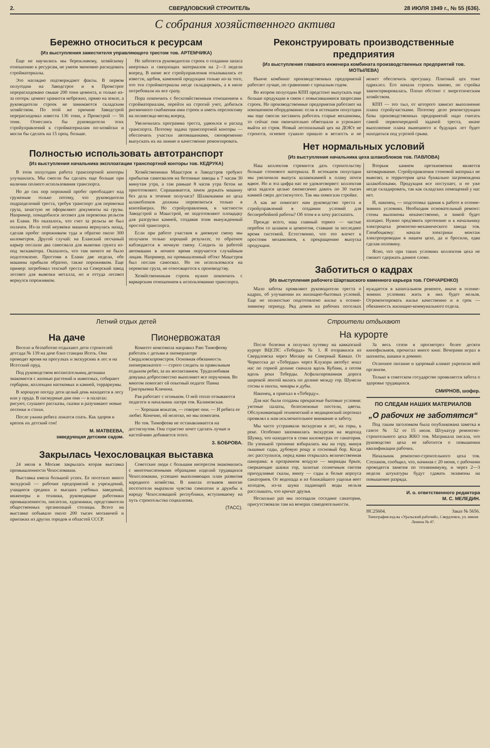2. СВЕРДЛОВСКИЙ СТРОИТЕЛЬ 28 ИЮЛЯ 1949 г., № 55 (636).
С собрания хозяйственного актива
Бережно относиться к ресурсам
(Из выступления заместителя управляющего трестом тов. АРТЕМЧИКА)
Еще не научились мы бережливому, хозяйскому отношению к ресурсам, не умеем экономно расходовать стройматериалы.
Это наглядно подтверждают факты. В первом полугодии на Заводстрое и в Промстрое перерасходовано свыше 200 тонн цемента, и только из-за потерь: цемент хранится небрежно, прямо на земле, а руководители строек не занимаются складским хозяйством. По этой же причине Заводстрой перерасходовал извести 136 тонн, а Промстрой — 56 тонн. Отнеслись бы руководители этих стройуправлений к стройматериалам по-хозяйски и могли бы сделать на 15 проц. больше.
Не заботятся руководители строек о создании запаса инертных и связующих материалов на 2—3 недели вперед. В июне все стройуправления отказывались от извести, щебня, каменной продукции только из-за того, что эти стройматериалы негде складировать, а в июле потребовали их все сразу.
Пора покончить с бесхозяйственным отношением к стройматериалам, перейти на строгий учет, добиться ритмичного снабжения ими строек и иметь перспективу на полмесяца-месяц вперед.
Увеличилась программа треста, удвоился и расход транспорта. Поэтому задача транспортной конторы — обеспечить участки автомашинами, своевременно выпускать их на линию и качественно ремонтировать.
Полностью использовать автотранспорт
(Из выступления начальника эксплоатации транспортной конторы тов. КЕДРУКА)
В этом полугодии работа транспортной конторы улучшилась. Мы смогли бы сделать еще больше при наличии полного использования транспорта.
Но до сих пор порожний пробег преобладает над груженым только потому, что руководители подразделений треста, требуя транспорт для перевозки груза, зачастую не оформляют документы на грузы. Например, понадобился лесовоз для перевозки рельсов из Елани. Но оказалось, что счет за рельсы не был оплачен. Из-за этой неувязки машина вернулась назад, сделав пробег порожняком туда и обратно около 300 километров. Другой случай: на Еланский песчаный карьер послали два самосвала для вывозки грунта из-под экскаватора. Оказалось, что там ничего не было подготовлено. Простояв в Елани две недели, обе машины прибыли обратно, также порожняком. Еще пример: затребовал техснаб треста на Северский завод лесовоз для вывозки металла, но и оттуда лесовоз вернулся порожняком.
Хозяйственники Машстроя и Заводстроя требуют прибытия самосвалов на бетонные заводы к 7 часам 30 минутам утра, а там раньше 8 часов утра бетон не приготовляют. Спрашивается, зачем держать машину без дела в течение получаса? Шлакокамни из цеха шлакоблоков должны перевозиться только в контейнерах. Но стройуправления, в частности Заводстрой и Машстрой, не подготовляют площадку для разгрузки камней, создавая этим вынужденный простой транспорта.
Если при работе участков в дневную смену мы получаем только хороший результат, то обратное наблюдается в ночную смену. Следить за работой автомашин в ночное время поручается случайным лицам. Например, на промышленный об'ект Машстроя был послан самосвал. Но он использовался на перевозке груза, не относящегося к производству.
Хозяйственникам строек нужно покончить с варварским отношением к использованию транспорта.
Реконструировать производственные предприятия
(Из выступления главного инженера комбината производственных предприятий тов. МОТЫЛЕВА)
Нынче комбинат производственных предприятий работает лучше, по сравнению с прошлым годом.
Во втором полугодии КПП предстоит выпускать еще больше продукции в связи с повысившимися запросами строек. Но производственные предприятия работают на изношенном оборудовании: если в истекшем полугодии мы еще смогли заставить работать старые механизмы, то сейчас они окончательно обветшали и угрожают выйти из строя. Новый лесопильный цех на ДОК'е не строится, огневое сушило пришло в ветхость и не может обеспечить просушку. Плитный цех тоже одряхлел. Его начали строить заново, по стройка законсервировалась. Плохо обстоит с энергетическим хозяйством.
КПП — это тыл, от которого зависит выполнение плана стройучастками. Поэтому дело реконструкции базы производственных предприятий надо считать самой первоочередной задачей треста, иначе выполнение плана нынешнего и будущих лет будет находиться под угрозой срыва.
Нет нормальных условий
(Из выступления начальника цеха шлакоблоков тов. ПАВЛОВА)
Наш коллектив стремится дать строительству больше стенового материала. В истекшем полугодии мы увеличили выпуск шлакокамней к плану почти вдвое. Но и эта цифра нас не удовлетворяет: коллектив цеха задался целью ежемесячно давать по 30 тысяч камней сверх достигнутого. Так мы помогали стройке.
А как же помогает нам руководство треста и стройуправлений в создании условий для бесперебойной работы? Об этом я и хочу рассказать.
Прежде всего, наш главный тормоз — частые перебои со шлаком и цементом, ставшие за последнее время системой. Естественно, что это влечет к простоям механизмов, к прекращению выпуска продукции.
Вторым камнем преткновения является затоваривание. Стройуправления стеновой материал не вывозят, и территория цеха буквально загромождена шлакоблоками. Продукция все поступает, и ее уже негде складировать, так как складских помещений у нас нет.
И, наконец, — подготовка здания к работе в осенне-зимних условиях. Необходим основательный ремонт: стены выложены некачественно, и зимой будет холодно. Нужно пред'явить претензию и к начальнику электроцеха ремонтно-механического завода тов. Глембоцкому: начали электрики монтаж электропроводки в нашем цехе, да и бросили, едва сделав половину.
Ясно, что при таких условиях коллектив цеха не сможет сдержать данное слово.
Заботиться о кадрах
(Из выступления рабочего Шарташского каменного карьера тов. ГОНЧАРЕНКО)
Мало заботы проявляют руководители треста о кадрах, об улучшении их жилищно-бытовых условий. Еще не полностью подготовлено жилье к осенне-зимнему периоду. Ряд домов на рабочих поселках нуждается в капитальном ремонте, иначе в осенне-зимних условиях жить в них будет нельзя. Отремонтировать жилье качественно и в срок — обязанность жилищно-коммунального отдела.
Летний отдых детей
На даче
Весело и беззаботно отдыхают дети строителей детсада № 139 на даче близ станции Исеть. Они проводят время на прогулках и экскурсиях в лес и на Исетский пруд.
Под руководством воспитательниц детишки знакомятся с жизнью растений и животных, собирают гербарии, коллекции насекомых и камней, террариумы.
В хорошую погоду дети целый день находятся в лесу или у пруда. В пасмурные дни они — в палатах: рисуют, слушают рассказы, сказки и разучивают новые песенки и стихи.
После ужина ребята ложатся спать. Как здоров и крепок их детский сон!
М. МАТВЕЕВА,
заведующая детским садом.
Пионервожатая
Комитет комсомола направил Раю Тимофееву работать с детьми в пионерлагере Свердловскпромстроя. Основная обязанность пионервожатого — строго следить за правильным отдыхом ребят, за их воспитанием. Трудолюбивая девушка добросовестно выполняет все поручения. Во многом помогает ей опытный педагог Панна Григорьевна Клячина.
Рая работает с огоньком. О ней тепло отзываются педагоги и начальник лагеря тов. Калиновская.
— Хорошая вожатая, — говорят они. — И ребята ее любят. Конечно, ей нелегко, но мы помогаем.
Но тов. Тимофеева не останавливается на достигнутом. Она страстно хочет сделать лучше и настойчиво добивается этого.
З. БОБРОВА.
Закрылась Чехословацкая выставка
24 июля в Москве закрылась вторая выставка промышленности Чехословакии.
Выставка имела большой успех. Ее посетило много экскурсий — рабочие предприятий и учреждений, учащиеся средних и высших учебных заведений, инженеры и техники, руководящие работники промышленности, писатели, художники, представители общественных организаций столицы. Всего на выставке побывало около 200 тысяч москвичей и приезжих из других городов и областей СССР.
Советские люди с большим интересом знакомились с многочисленными образцами изделий трудящихся Чехословакии, успешно выполняющих план развития народного хозяйства. В книгах отзывов многие посетители выразили чувства симпатии и дружбы к народу Чехословацкой республики, вступившему на путь строительства социализма.
(ТАСС).
Строители отдыхают
На курорте
После болезни я получил путевку на кавказский курорт ВЦСПС «Теберда» № 1. Я отправился из Свердловска через Москву на Северный Кавказ. От Черкесска до «Теберды» через Клухори автобус мчал нас по горной долине сначала вдоль Кубани, а потом вдоль реки Теберды. Асфальтированная дорога широкой лентой вилась по долине между гор. Шумели сосны и пихты, чинары и дубы.
Наконец, я приехал в «Теберду».
Для нас были созданы прекрасные бытовые условия: уютные палаты, белоснежные постели, цветы. Обслуживающий технический и медицинский персонал проявлял к нам исключительное внимание и заботу.
Мы часто устраивали экскурсии в лес, на горы, к реке. Особенно запомнилась экскурсия на водопад Шумку, что находится в семи километрах от санатория. По узенькой тропинке взбирались мы на гору, минуя пышные сады, дубовую рощу и сосновый бор. Когда лес расступился, перед нами открылась величественная панорама: в прозрачном воздухе — мириады брызг, сверкающие шапки гор, залитые солнечным светом причудливые скалы, внизу — сады и белые корпуса санаториев. От водопада и из ближайшего ущелья веет холодом, из-за шума падающей воды нельзя расслышать, что кричат друзья.
Несколько раз мы посещали соседние санатории, присутствовали там на вечерах самодеятельности.
За весь сезон я просмотрел более десяти кинофильмов, прочитал много книг. Вечерами играл в шахматы, шашки и домино.
Отличное питание и здоровый климат укрепили мой организм.
Только в советском государстве проявляется забота о здоровье трудящихся.
СМИРНОВ, шофер.
ПО СЛЕДАМ НАШИХ МАТЕРИАЛОВ
„О рабочих не заботятся“
Под таким заголовком была опубликована заметка в газете № 52 от 15 июля. Штукатур ремонтно-строительного цеха ЖКО тов. Матрикала писала, что руководство цеха не заботится о повышении квалификации рабочих.
Начальник ремонтно-строительного цеха тов. Степанов, сообщил, что, начиная с 20 июня, с рабочими проводятся занятия по техминимуму, и через 2—3 недели штукатуры будут сдавать экзамены на повышение разряда.
И. о. ответственного редактора
М. С. МЕЛЕДИН.
НС25604. Заказ № 5656.
Типография изд-ва «Уральский рабочий», Свердловск, ул. имени Ленина № 47.